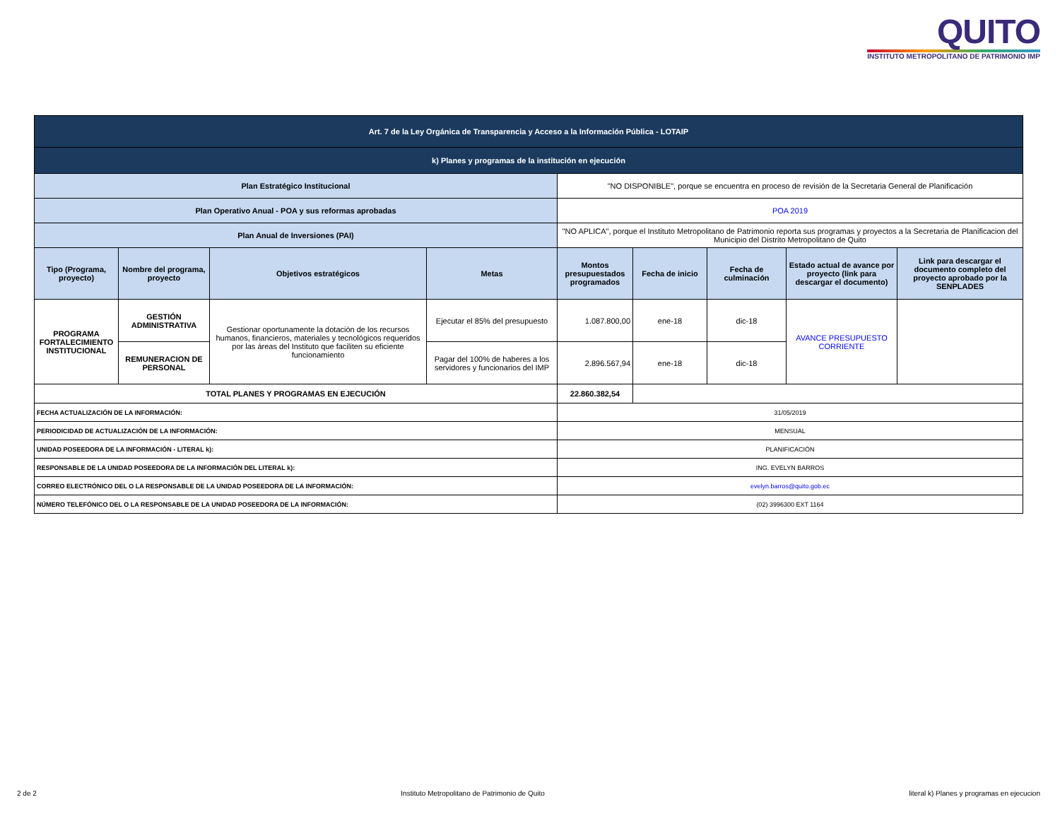QUITO
INSTITUTO METROPOLITANO DE PATRIMONIO IMP
| Art. 7 de la Ley Orgánica de Transparencia y Acceso a la Información Pública - LOTAIP | | | | | | | | |
| k) Planes y programas de la institución en ejecución | | | | | | | | |
| Plan Estratégico Institucional | | | | "NO DISPONIBLE", porque se encuentra en proceso de revisión de la Secretaria General de Planificación | | | | |
| Plan Operativo Anual - POA y sus reformas aprobadas | | | | POA 2019 | | | | |
| Plan Anual de Inversiones (PAI) | | | | "NO APLICA", porque el Instituto Metropolitano de Patrimonio reporta sus programas y proyectos a la Secretaria de Planificacion del Municipio del Distrito Metropolitano de Quito | | | | |
| Tipo (Programa, proyecto) | Nombre del programa, proyecto | Objetivos estratégicos | Metas | Montos presupuestados programados | Fecha de inicio | Fecha de culminación | Estado actual de avance por proyecto (link para descargar el documento) | Link para descargar el documento completo del proyecto aprobado por la SENPLADES |
| PROGRAMA FORTALECIMIENTO INSTITUCIONAL | GESTIÓN ADMINISTRATIVA | Gestionar oportunamente la dotación de los recursos humanos, financieros, materiales y tecnológicos requeridos por las áreas del Instituto que faciliten su eficiente funcionamiento | Ejecutar el 85% del presupuesto | 1.087.800,00 | ene-18 | dic-18 | AVANCE PRESUPUESTO CORRIENTE | |
| | REMUNERACION DE PERSONAL | | Pagar del 100% de haberes a los servidores y funcionarios del IMP | 2.896.567,94 | ene-18 | dic-18 | | |
| TOTAL PLANES Y PROGRAMAS EN EJECUCIÓN | | | | 22.860.382,54 | | | | |
| FECHA ACTUALIZACIÓN DE LA INFORMACIÓN: | | | | 31/05/2019 | | | | |
| PERIODICIDAD DE ACTUALIZACIÓN DE LA INFORMACIÓN: | | | | MENSUAL | | | | |
| UNIDAD POSEEDORA DE LA INFORMACIÓN - LITERAL k): | | | | PLANIFICACIÓN | | | | |
| RESPONSABLE DE LA UNIDAD POSEEDORA DE LA INFORMACIÓN DEL LITERAL k): | | | | ING. EVELYN BARROS | | | | |
| CORREO ELECTRÓNICO DEL O LA RESPONSABLE DE LA UNIDAD POSEEDORA DE LA INFORMACIÓN: | | | | evelyn.barros@quito.gob.ec | | | | |
| NÚMERO TELEFÓNICO DEL O LA RESPONSABLE DE LA UNIDAD POSEEDORA DE LA INFORMACIÓN: | | | | (02) 3996300 EXT 1164 | | | | |
2 de 2 Instituto Metropolitano de Patrimonio de Quito literal k) Planes y programas en ejecucion